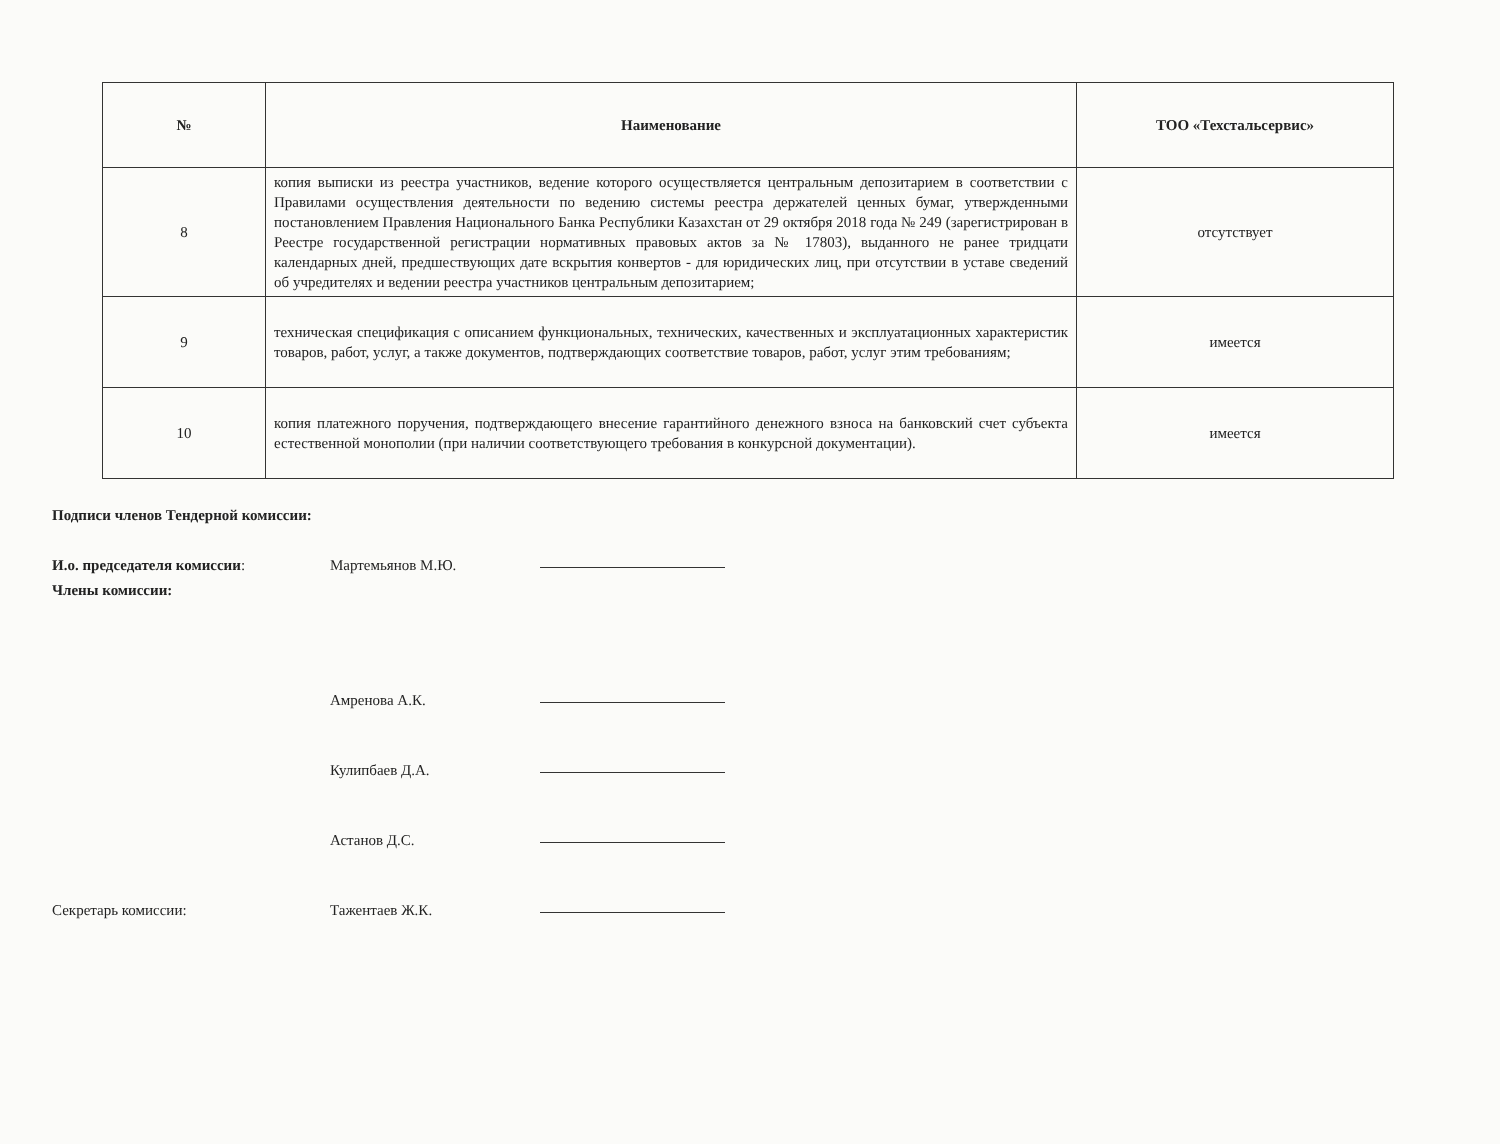| № | Наименование | ТОО «Техстальсервис» |
| --- | --- | --- |
| 8 | копия выписки из реестра участников, ведение которого осуществляется центральным депозитарием в соответствии с Правилами осуществления деятельности по ведению системы реестра держателей ценных бумаг, утвержденными постановлением Правления Национального Банка Республики Казахстан от 29 октября 2018 года № 249 (зарегистрирован в Реестре государственной регистрации нормативных правовых актов за № 17803), выданного не ранее тридцати календарных дней, предшествующих дате вскрытия конвертов - для юридических лиц, при отсутствии в уставе сведений об учредителях и ведении реестра участников центральным депозитарием; | отсутствует |
| 9 | техническая спецификация с описанием функциональных, технических, качественных и эксплуатационных характеристик товаров, работ, услуг, а также документов, подтверждающих соответствие товаров, работ, услуг этим требованиям; | имеется |
| 10 | копия платежного поручения, подтверждающего внесение гарантийного денежного взноса на банковский счет субъекта естественной монополии (при наличии соответствующего требования в конкурсной документации). | имеется |
Подписи членов Тендерной комиссии:
И.о. председателя комиссии: Мартемьянов М.Ю.
Члены комиссии:
Амренова А.К.
Кулипбаев Д.А.
Астанов Д.С.
Секретарь комиссии: Тажентаев Ж.К.